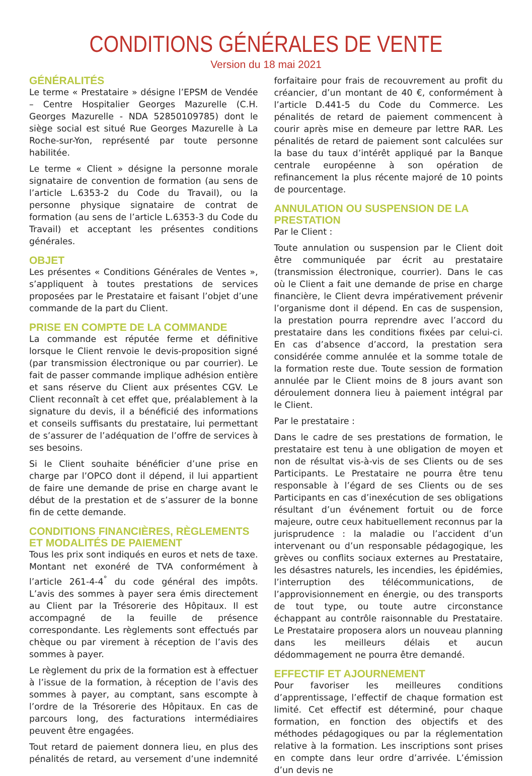CONDITIONS GÉNÉRALES DE VENTE
Version du 18 mai 2021
GÉNÉRALITÉS
Le terme « Prestataire » désigne l’EPSM de Vendée – Centre Hospitalier Georges Mazurelle (C.H. Georges Mazurelle - NDA 52850109785) dont le siège social est situé Rue Georges Mazurelle à La Roche-sur-Yon, représenté par toute personne habilitée.
Le terme « Client » désigne la personne morale signataire de convention de formation (au sens de l’article L.6353-2 du Code du Travail), ou la personne physique signataire de contrat de formation (au sens de l’article L.6353-3 du Code du Travail) et acceptant les présentes conditions générales.
OBJET
Les présentes « Conditions Générales de Ventes », s’appliquent à toutes prestations de services proposées par le Prestataire et faisant l’objet d’une commande de la part du Client.
PRISE EN COMPTE DE LA COMMANDE
La commande est réputée ferme et définitive lorsque le Client renvoie le devis-proposition signé (par transmission électronique ou par courrier). Le fait de passer commande implique adhésion entière et sans réserve du Client aux présentes CGV. Le Client reconnaît à cet effet que, préalablement à la signature du devis, il a bénéficié des informations et conseils suffisants du prestataire, lui permettant de s’assurer de l’adéquation de l’offre de services à ses besoins.
Si le Client souhaite bénéficier d’une prise en charge par l’OPCO dont il dépend, il lui appartient de faire une demande de prise en charge avant le début de la prestation et de s’assurer de la bonne fin de cette demande.
CONDITIONS FINANCIÈRES, RÈGLEMENTS ET MODALITÉS DE PAIEMENT
Tous les prix sont indiqués en euros et nets de taxe. Montant net exonéré de TVA conformément à l’article 261-4-4<sup>°</sup> du code général des impôts. L’avis des sommes à payer sera émis directement au Client par la Trésorerie des Hôpitaux. Il est accompagné de la feuille de présence correspondante. Les règlements sont effectués par chèque ou par virement à réception de l’avis des sommes à payer.
Le règlement du prix de la formation est à effectuer à l’issue de la formation, à réception de l’avis des sommes à payer, au comptant, sans escompte à l’ordre de la Trésorerie des Hôpitaux. En cas de parcours long, des facturations intermédiaires peuvent être engagées.
Tout retard de paiement donnera lieu, en plus des pénalités de retard, au versement d’une indemnité forfaitaire pour frais de recouvrement au profit du créancier, d’un montant de 40 €, conformément à l’article D.441-5 du Code du Commerce. Les pénalités de retard de paiement commencent à courir après mise en demeure par lettre RAR. Les pénalités de retard de paiement sont calculées sur la base du taux d’intérêt appliqué par la Banque centrale européenne à son opération de refinancement la plus récente majoré de 10 points de pourcentage.
ANNULATION OU SUSPENSION DE LA PRESTATION
Par le Client :
Toute annulation ou suspension par le Client doit être communiquée par écrit au prestataire (transmission électronique, courrier). Dans le cas où le Client a fait une demande de prise en charge financière, le Client devra impérativement prévenir l’organisme dont il dépend. En cas de suspension, la prestation pourra reprendre avec l’accord du prestataire dans les conditions fixées par celui-ci. En cas d’absence d’accord, la prestation sera considérée comme annulée et la somme totale de la formation reste due. Toute session de formation annulée par le Client moins de 8 jours avant son déroulement donnera lieu à paiement intégral par le Client.
Par le prestataire :
Dans le cadre de ses prestations de formation, le prestataire est tenu à une obligation de moyen et non de résultat vis-à-vis de ses Clients ou de ses Participants. Le Prestataire ne pourra être tenu responsable à l’égard de ses Clients ou de ses Participants en cas d’inexécution de ses obligations résultant d’un événement fortuit ou de force majeure, outre ceux habituellement reconnus par la jurisprudence : la maladie ou l’accident d’un intervenant ou d’un responsable pédagogique, les grèves ou conflits sociaux externes au Prestataire, les désastres naturels, les incendies, les épidémies, l’interruption des télécommunications, de l’approvisionnement en énergie, ou des transports de tout type, ou toute autre circonstance échappant au contrôle raisonnable du Prestataire. Le Prestataire proposera alors un nouveau planning dans les meilleurs délais et aucun dédommagement ne pourra être demandé.
EFFECTIF ET AJOURNEMENT
Pour favoriser les meilleures conditions d’apprentissage, l’effectif de chaque formation est limité. Cet effectif est déterminé, pour chaque formation, en fonction des objectifs et des méthodes pédagogiques ou par la réglementation relative à la formation. Les inscriptions sont prises en compte dans leur ordre d’arrivée. L’émission d’un devis ne